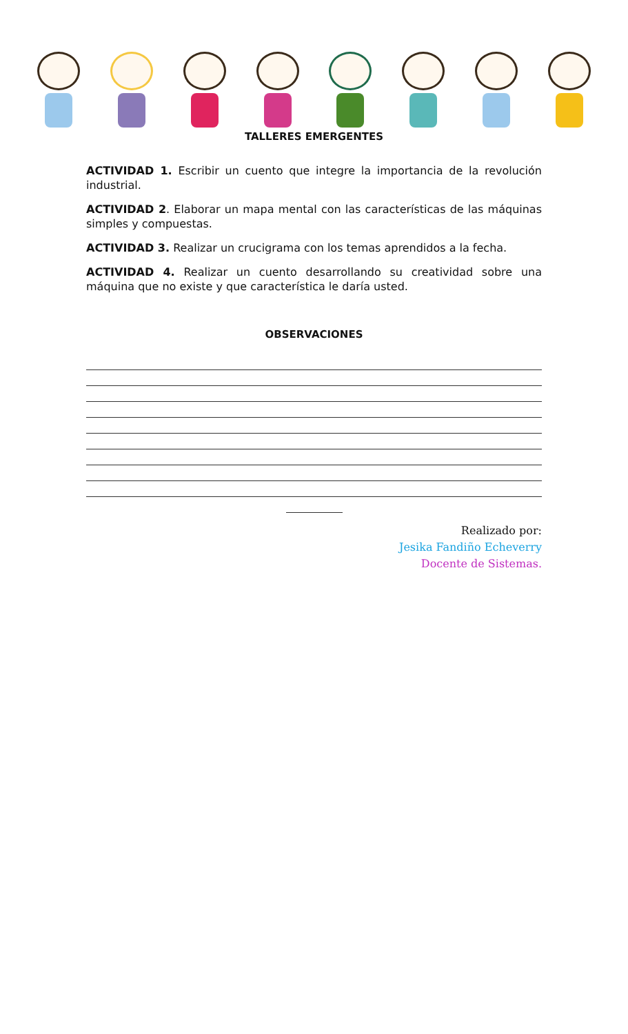TALLERES EMERGENTES
ACTIVIDAD 1. Escribir un cuento que integre la importancia de la revolución industrial.
ACTIVIDAD 2. Elaborar un mapa mental con las características de las máquinas simples y compuestas.
ACTIVIDAD 3. Realizar un crucigrama con los temas aprendidos a la fecha.
ACTIVIDAD 4. Realizar un cuento desarrollando su creatividad sobre una máquina que no existe y que característica le daría usted.
OBSERVACIONES
Realizado por:
Jesika Fandiño Echeverry
Docente de Sistemas.